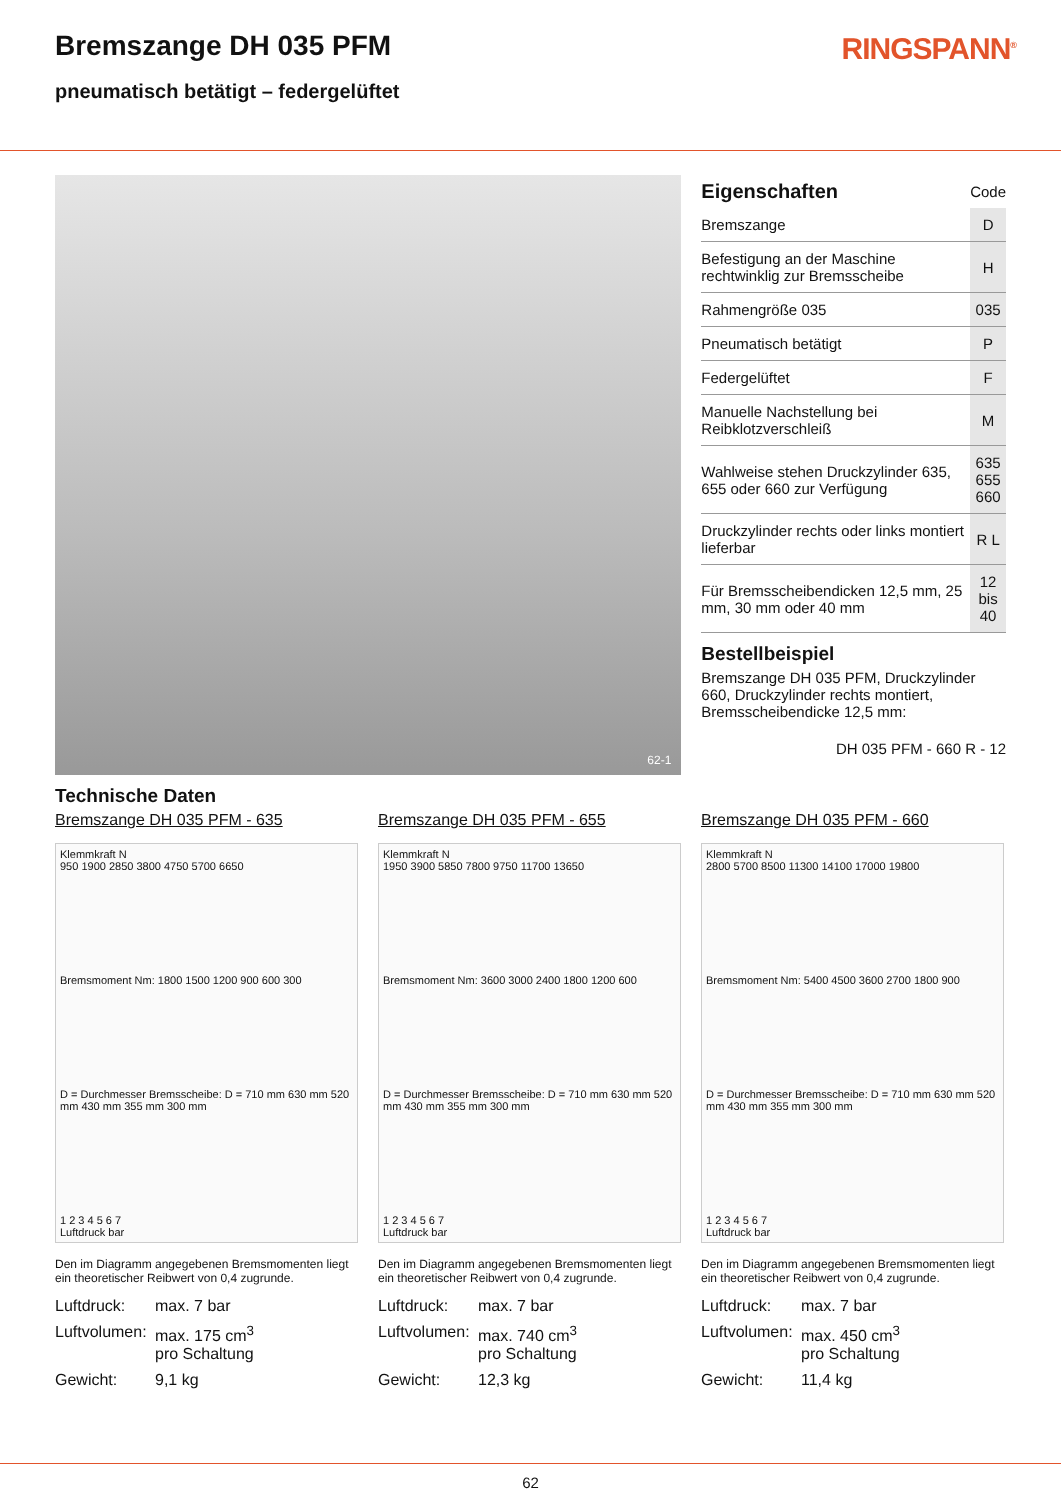Bremszange DH 035 PFM
pneumatisch betätigt – federgelüftet
RINGSPANN<sup>®</sup>
62-1
| Eigenschaften | Code |
| Bremszange | D |
| Befestigung an der Maschine rechtwinklig zur Bremsscheibe | H |
| Rahmengröße 035 | 035 |
| Pneumatisch betätigt | P |
| Federgelüftet | F |
| Manuelle Nachstellung bei Reibklotzverschleiß | M |
| Wahlweise stehen Druckzylinder 635, 655 oder 660 zur Verfügung | 635 655 660 |
| Druckzylinder rechts oder links montiert lieferbar | R L |
| Für Bremsscheibendicken 12,5 mm, 25 mm, 30 mm oder 40 mm | 12 bis 40 |
Bestellbeispiel
Bremszange DH 035 PFM, Druckzylinder 660, Druckzylinder rechts montiert, Bremsscheibendicke 12,5 mm:
DH 035 PFM - 660 R - 12
Technische Daten
Bremszange DH 035 PFM - 635
Klemmkraft N
950 1900 2850 3800 4750 5700 6650
Bremsmoment Nm: 1800 1500 1200 900 600 300
D = Durchmesser Bremsscheibe: D = 710 mm 630 mm 520 mm 430 mm 355 mm 300 mm
1 2 3 4 5 6 7
Luftdruck bar
Den im Diagramm angegebenen Bremsmomenten liegt ein theoretischer Reibwert von 0,4 zugrunde.
Luftdruck: max. 7 bar
Luftvolumen: max. 175 cm<sup>3</sup>
pro Schaltung
Gewicht: 9,1 kg
Bremszange DH 035 PFM - 655
Klemmkraft N
1950 3900 5850 7800 9750 11700 13650
Bremsmoment Nm: 3600 3000 2400 1800 1200 600
D = Durchmesser Bremsscheibe: D = 710 mm 630 mm 520 mm 430 mm 355 mm 300 mm
1 2 3 4 5 6 7
Luftdruck bar
Den im Diagramm angegebenen Bremsmomenten liegt ein theoretischer Reibwert von 0,4 zugrunde.
Luftdruck: max. 7 bar
Luftvolumen: max. 740 cm<sup>3</sup>
pro Schaltung
Gewicht: 12,3 kg
Bremszange DH 035 PFM - 660
Klemmkraft N
2800 5700 8500 11300 14100 17000 19800
Bremsmoment Nm: 5400 4500 3600 2700 1800 900
D = Durchmesser Bremsscheibe: D = 710 mm 630 mm 520 mm 430 mm 355 mm 300 mm
1 2 3 4 5 6 7
Luftdruck bar
Den im Diagramm angegebenen Bremsmomenten liegt ein theoretischer Reibwert von 0,4 zugrunde.
Luftdruck: max. 7 bar
Luftvolumen: max. 450 cm<sup>3</sup>
pro Schaltung
Gewicht: 11,4 kg
62